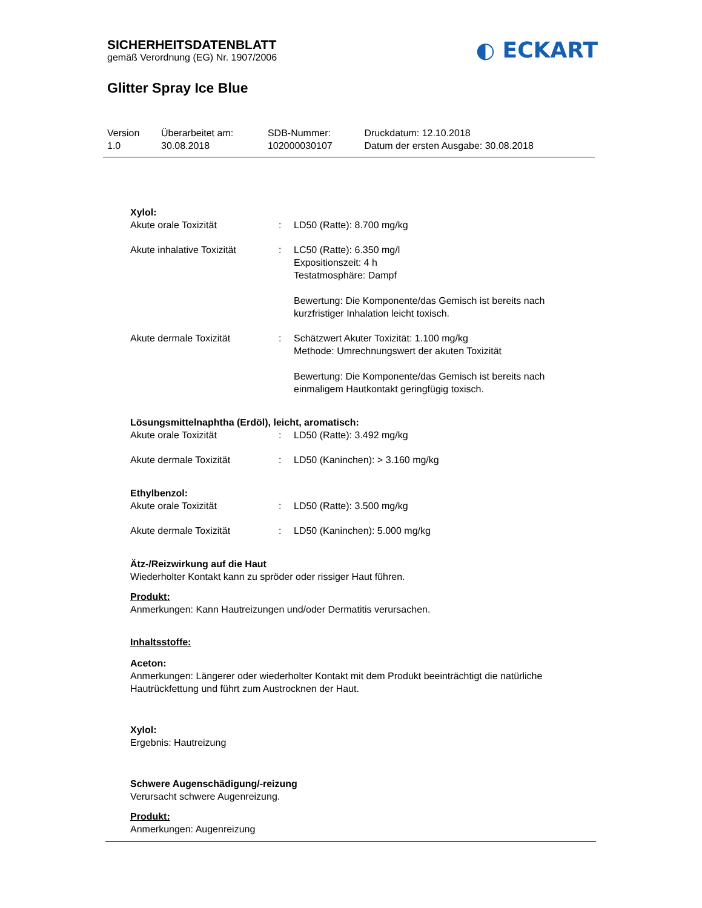SICHERHEITSDATENBLATT
gemäß Verordnung (EG) Nr. 1907/2006
◐ ECKART
Glitter Spray Ice Blue
| Version 1.0 | Überarbeitet am: 30.08.2018 | SDB-Nummer: 102000030107 | Druckdatum: 12.10.2018 Datum der ersten Ausgabe: 30.08.2018 |
Xylol:
| Akute orale Toxizität | : | LD50 (Ratte): 8.700 mg/kg |
| Akute inhalative Toxizität | : | LC50 (Ratte): 6.350 mg/l Expositionszeit: 4 h Testatmosphäre: Dampf Bewertung: Die Komponente/das Gemisch ist bereits nach kurzfristiger Inhalation leicht toxisch. |
| Akute dermale Toxizität | : | Schätzwert Akuter Toxizität: 1.100 mg/kg Methode: Umrechnungswert der akuten Toxizität Bewertung: Die Komponente/das Gemisch ist bereits nach einmaligem Hautkontakt geringfügig toxisch. |
Lösungsmittelnaphtha (Erdöl), leicht, aromatisch:
| Akute orale Toxizität | : | LD50 (Ratte): 3.492 mg/kg |
| Akute dermale Toxizität | : | LD50 (Kaninchen): > 3.160 mg/kg |
Ethylbenzol:
| Akute orale Toxizität | : | LD50 (Ratte): 3.500 mg/kg |
| Akute dermale Toxizität | : | LD50 (Kaninchen): 5.000 mg/kg |
Ätz-/Reizwirkung auf die Haut
Wiederholter Kontakt kann zu spröder oder rissiger Haut führen.
Produkt:
Anmerkungen: Kann Hautreizungen und/oder Dermatitis verursachen.
Inhaltsstoffe:
Aceton:
Anmerkungen: Längerer oder wiederholter Kontakt mit dem Produkt beeinträchtigt die natürliche Hautrückfettung und führt zum Austrocknen der Haut.
Xylol:
Ergebnis: Hautreizung
Schwere Augenschädigung/-reizung
Verursacht schwere Augenreizung.
Produkt:
Anmerkungen: Augenreizung